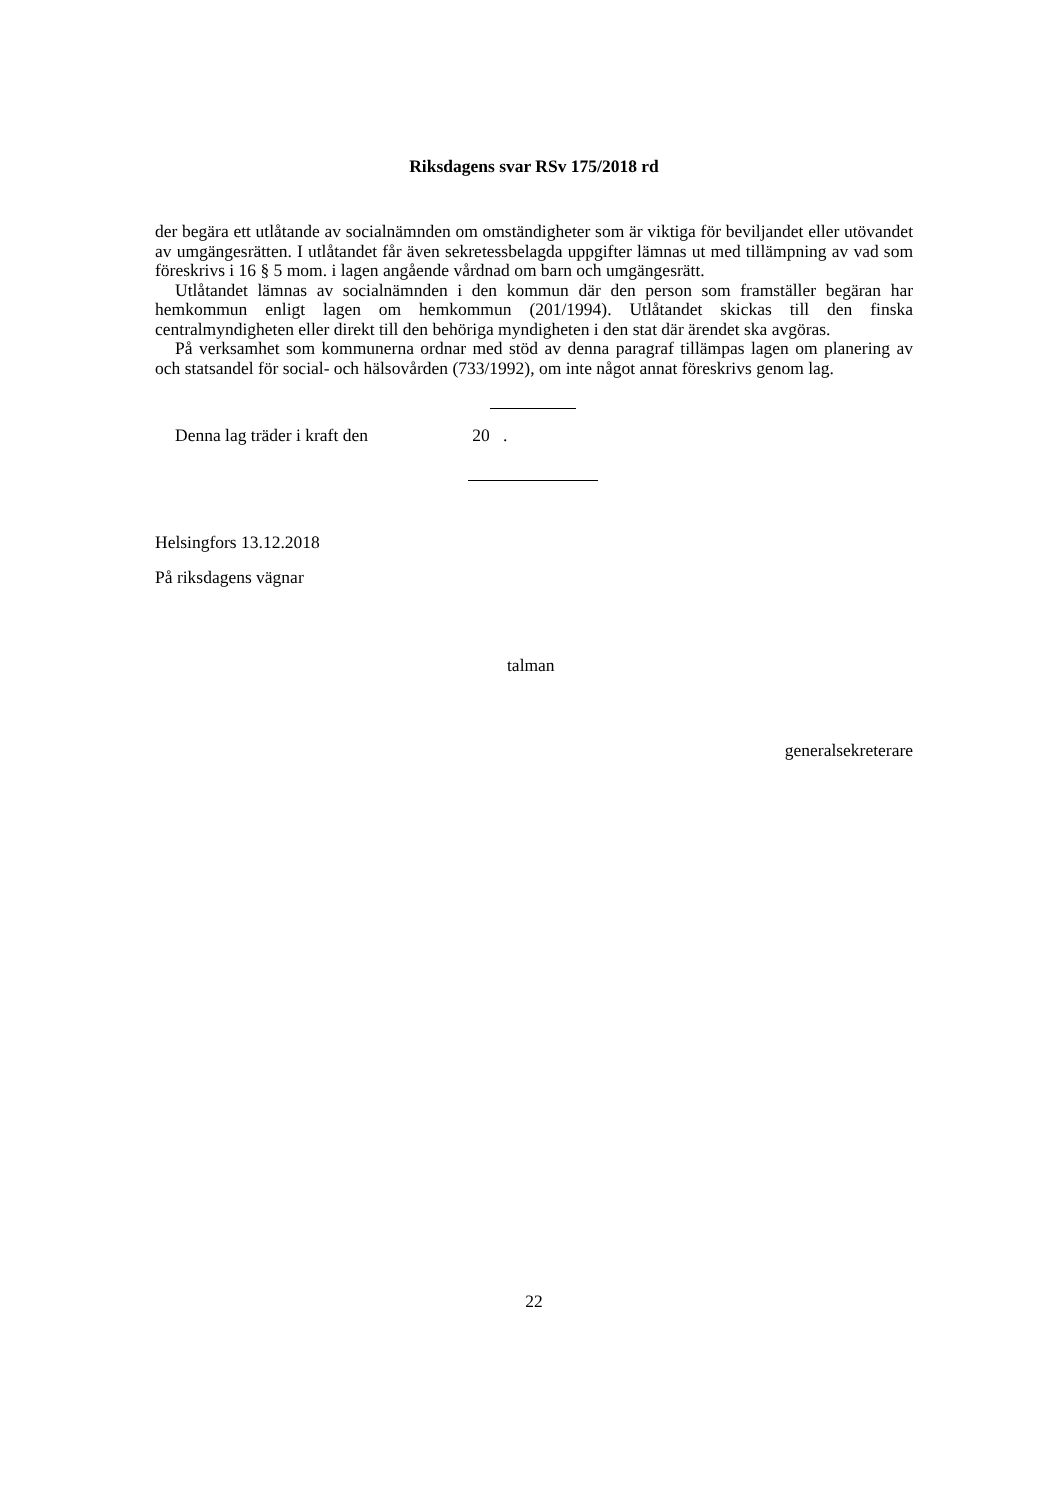Riksdagens svar RSv 175/2018 rd
der begära ett utlåtande av socialnämnden om omständigheter som är viktiga för beviljandet eller utövandet av umgängesrätten. I utlåtandet får även sekretessbelagda uppgifter lämnas ut med tillämpning av vad som föreskrivs i 16 § 5 mom. i lagen angående vårdnad om barn och umgängesrätt.
Utlåtandet lämnas av socialnämnden i den kommun där den person som framställer begäran har hemkommun enligt lagen om hemkommun (201/1994). Utlåtandet skickas till den finska centralmyndigheten eller direkt till den behöriga myndigheten i den stat där ärendet ska avgöras.
På verksamhet som kommunerna ordnar med stöd av denna paragraf tillämpas lagen om planering av och statsandel för social- och hälsovården (733/1992), om inte något annat föreskrivs genom lag.
Denna lag träder i kraft den 20 .
Helsingfors 13.12.2018
På riksdagens vägnar
talman
generalsekreterare
22